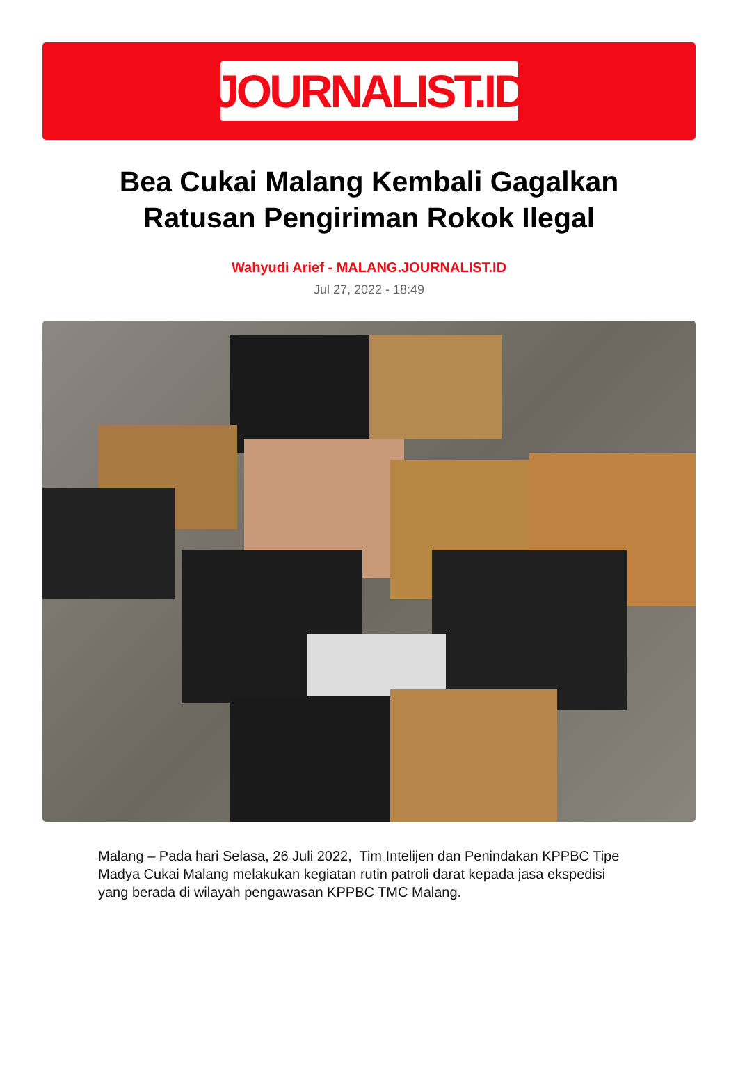JOURNALIST.ID
Bea Cukai Malang Kembali Gagalkan Ratusan Pengiriman Rokok Ilegal
Wahyudi Arief - MALANG.JOURNALIST.ID
Jul 27, 2022 - 18:49
Malang – Pada hari Selasa, 26 Juli 2022, Tim Intelijen dan Penindakan KPPBC Tipe Madya Cukai Malang melakukan kegiatan rutin patroli darat kepada jasa ekspedisi yang berada di wilayah pengawasan KPPBC TMC Malang.